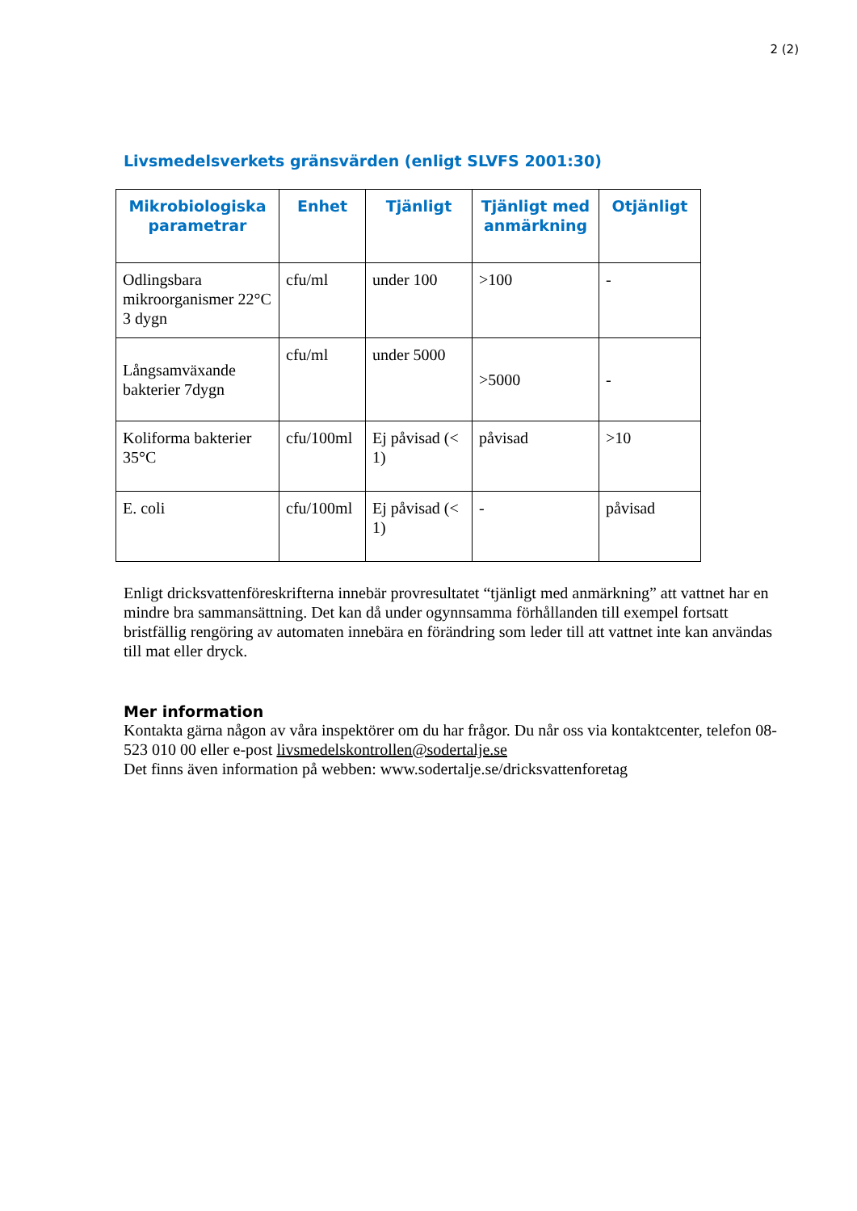2 (2)
Livsmedelsverkets gränsvärden (enligt SLVFS 2001:30)
| Mikrobiologiska parametrar | Enhet | Tjänligt | Tjänligt med anmärkning | Otjänligt |
| --- | --- | --- | --- | --- |
| Odlingsbara mikroorganismer 22°C 3 dygn | cfu/ml | under 100 | >100 | - |
| Långsamväxande bakterier 7dygn | cfu/ml | under 5000 | >5000 | - |
| Koliforma bakterier 35°C | cfu/100ml | Ej påvisad (< 1) | påvisad | >10 |
| E. coli | cfu/100ml | Ej påvisad (< 1) | - | påvisad |
Enligt dricksvattenföreskrifterna innebär provresultatet “tjänligt med anmärkning” att vattnet har en mindre bra sammansättning. Det kan då under ogynnsamma förhållanden till exempel fortsatt bristfällig rengöring av automaten innebära en förändring som leder till att vattnet inte kan användas till mat eller dryck.
Mer information
Kontakta gärna någon av våra inspektörer om du har frågor. Du når oss via kontaktcenter, telefon 08-523 010 00 eller e-post livsmedelskontrollen@sodertalje.se
Det finns även information på webben: www.sodertalje.se/dricksvattenforetag